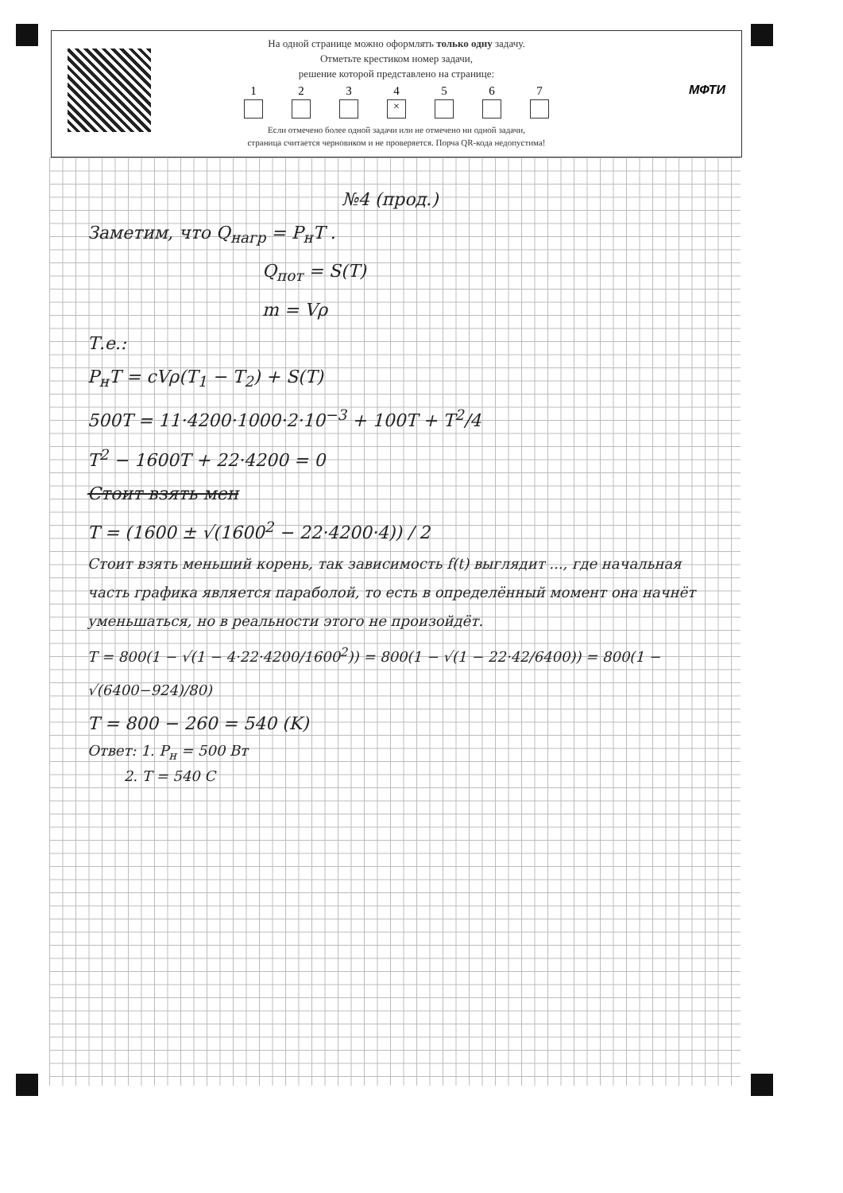На одной странице можно оформлять только одну задачу.
Отметьте крестиком номер задачи,
решение которой представлено на странице:
1 2 3 4
×
5 6 7
Если отмечено более одной задачи или не отмечено ни одной задачи,
страница считается черновиком и не проверяется. Порча QR-кода недопустима!
МФТИ
№4 (прод.)
Заметим, что Q<sub>нагр</sub> = P<sub>н</sub>T .
Q<sub>пот</sub> = S(T)
m = Vρ
Т.е.:
P<sub>н</sub>T = cVρ(T<sub>1</sub> − T<sub>2</sub>) + S(T)
500T = 11·4200·1000·2·10<sup>−3</sup> + 100T + T<sup>2</sup>/4
T<sup>2</sup> − 1600T + 22·4200 = 0
Стоит взять мен
T = (1600 ± √(1600<sup>2</sup> − 22·4200·4)) / 2
Стоит взять меньший корень, так зависимость f(t) выглядит ..., где начальная часть графика является параболой, то есть в определённый момент она начнёт уменьшаться, но в реальности этого не произойдёт.
T = 800(1 − √(1 − 4·22·4200/1600<sup>2</sup>)) = 800(1 − √(1 − 22·42/6400)) = 800(1 − √(6400−924)/80)
T = 800 − 260 = 540 (K)
Ответ: 1. P<sub>н</sub> = 500 Вт
2. T = 540 С